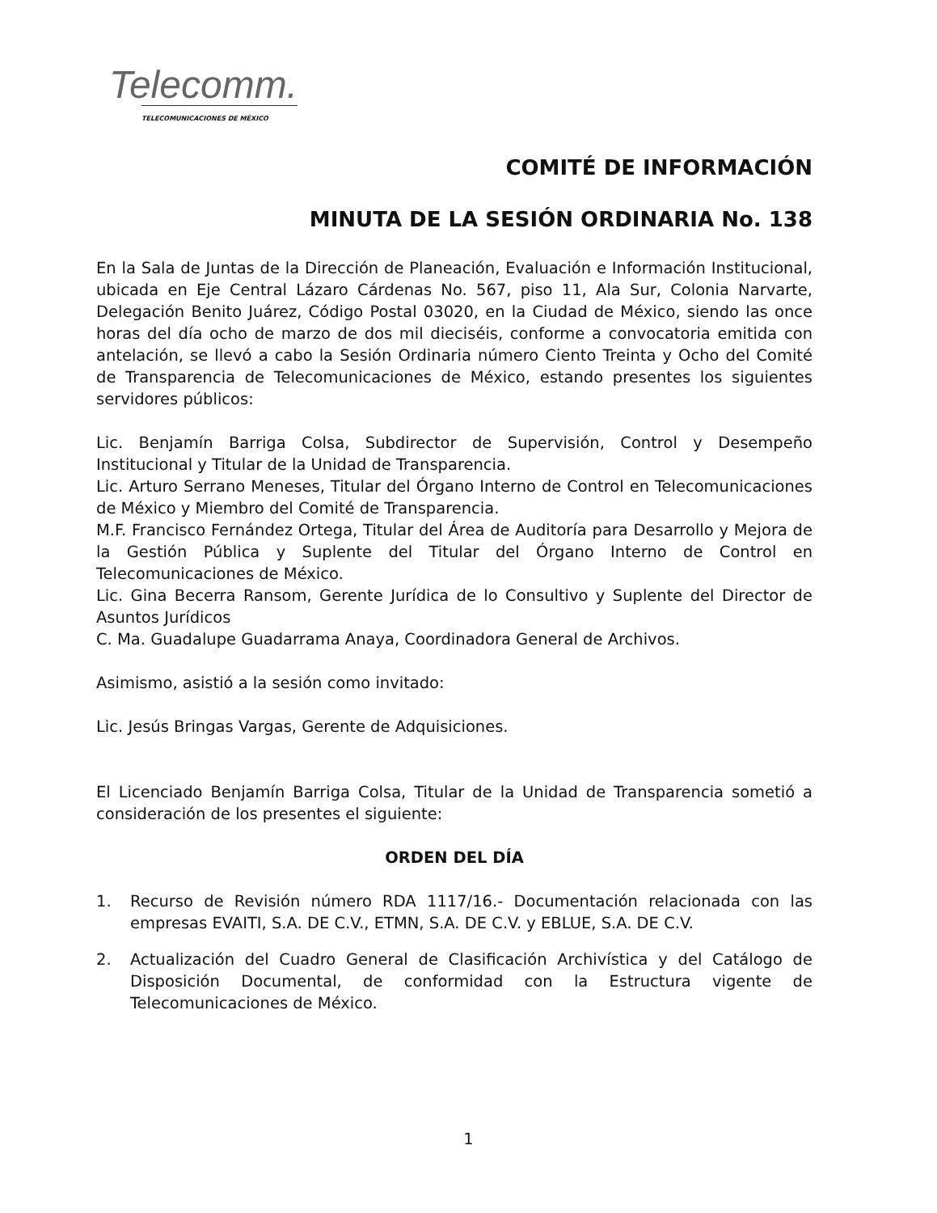Telecomm.
TELECOMUNICACIONES DE MÉXICO
COMITÉ DE INFORMACIÓN
MINUTA DE LA SESIÓN ORDINARIA No. 138
En la Sala de Juntas de la Dirección de Planeación, Evaluación e Información Institucional, ubicada en Eje Central Lázaro Cárdenas No. 567, piso 11, Ala Sur, Colonia Narvarte, Delegación Benito Juárez, Código Postal 03020, en la Ciudad de México, siendo las once horas del día ocho de marzo de dos mil dieciséis, conforme a convocatoria emitida con antelación, se llevó a cabo la Sesión Ordinaria número Ciento Treinta y Ocho del Comité de Transparencia de Telecomunicaciones de México, estando presentes los siguientes servidores públicos:
Lic. Benjamín Barriga Colsa, Subdirector de Supervisión, Control y Desempeño Institucional y Titular de la Unidad de Transparencia.
Lic. Arturo Serrano Meneses, Titular del Órgano Interno de Control en Telecomunicaciones de México y Miembro del Comité de Transparencia.
M.F. Francisco Fernández Ortega, Titular del Área de Auditoría para Desarrollo y Mejora de la Gestión Pública y Suplente del Titular del Órgano Interno de Control en Telecomunicaciones de México.
Lic. Gina Becerra Ransom, Gerente Jurídica de lo Consultivo y Suplente del Director de Asuntos Jurídicos
C. Ma. Guadalupe Guadarrama Anaya, Coordinadora General de Archivos.
Asimismo, asistió a la sesión como invitado:
Lic. Jesús Bringas Vargas, Gerente de Adquisiciones.
El Licenciado Benjamín Barriga Colsa, Titular de la Unidad de Transparencia sometió a consideración de los presentes el siguiente:
ORDEN DEL DÍA
1. Recurso de Revisión número RDA 1117/16.- Documentación relacionada con las empresas EVAITI, S.A. DE C.V., ETMN, S.A. DE C.V. y EBLUE, S.A. DE C.V.
2. Actualización del Cuadro General de Clasificación Archivística y del Catálogo de Disposición Documental, de conformidad con la Estructura vigente de Telecomunicaciones de México.
1